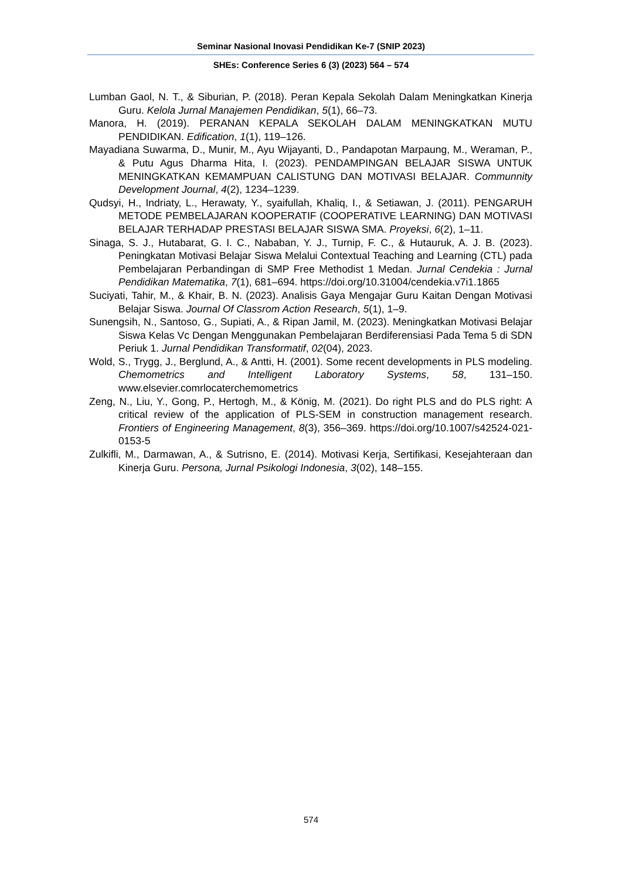Seminar Nasional Inovasi Pendidikan Ke-7 (SNIP 2023)
SHEs: Conference Series 6 (3) (2023) 564 – 574
Lumban Gaol, N. T., & Siburian, P. (2018). Peran Kepala Sekolah Dalam Meningkatkan Kinerja Guru. Kelola Jurnal Manajemen Pendidikan, 5(1), 66–73.
Manora, H. (2019). PERANAN KEPALA SEKOLAH DALAM MENINGKATKAN MUTU PENDIDIKAN. Edification, 1(1), 119–126.
Mayadiana Suwarma, D., Munir, M., Ayu Wijayanti, D., Pandapotan Marpaung, M., Weraman, P., & Putu Agus Dharma Hita, I. (2023). PENDAMPINGAN BELAJAR SISWA UNTUK MENINGKATKAN KEMAMPUAN CALISTUNG DAN MOTIVASI BELAJAR. Communnity Development Journal, 4(2), 1234–1239.
Qudsyi, H., Indriaty, L., Herawaty, Y., syaifullah, Khaliq, I., & Setiawan, J. (2011). PENGARUH METODE PEMBELAJARAN KOOPERATIF (COOPERATIVE LEARNING) DAN MOTIVASI BELAJAR TERHADAP PRESTASI BELAJAR SISWA SMA. Proyeksi, 6(2), 1–11.
Sinaga, S. J., Hutabarat, G. I. C., Nababan, Y. J., Turnip, F. C., & Hutauruk, A. J. B. (2023). Peningkatan Motivasi Belajar Siswa Melalui Contextual Teaching and Learning (CTL) pada Pembelajaran Perbandingan di SMP Free Methodist 1 Medan. Jurnal Cendekia : Jurnal Pendidikan Matematika, 7(1), 681–694. https://doi.org/10.31004/cendekia.v7i1.1865
Suciyati, Tahir, M., & Khair, B. N. (2023). Analisis Gaya Mengajar Guru Kaitan Dengan Motivasi Belajar Siswa. Journal Of Classrom Action Research, 5(1), 1–9.
Sunengsih, N., Santoso, G., Supiati, A., & Ripan Jamil, M. (2023). Meningkatkan Motivasi Belajar Siswa Kelas Vc Dengan Menggunakan Pembelajaran Berdiferensiasi Pada Tema 5 di SDN Periuk 1. Jurnal Pendidikan Transformatif, 02(04), 2023.
Wold, S., Trygg, J., Berglund, A., & Antti, H. (2001). Some recent developments in PLS modeling. Chemometrics and Intelligent Laboratory Systems, 58, 131–150. www.elsevier.comrlocaterchemometrics
Zeng, N., Liu, Y., Gong, P., Hertogh, M., & König, M. (2021). Do right PLS and do PLS right: A critical review of the application of PLS-SEM in construction management research. Frontiers of Engineering Management, 8(3), 356–369. https://doi.org/10.1007/s42524-021-0153-5
Zulkifli, M., Darmawan, A., & Sutrisno, E. (2014). Motivasi Kerja, Sertifikasi, Kesejahteraan dan Kinerja Guru. Persona, Jurnal Psikologi Indonesia, 3(02), 148–155.
574